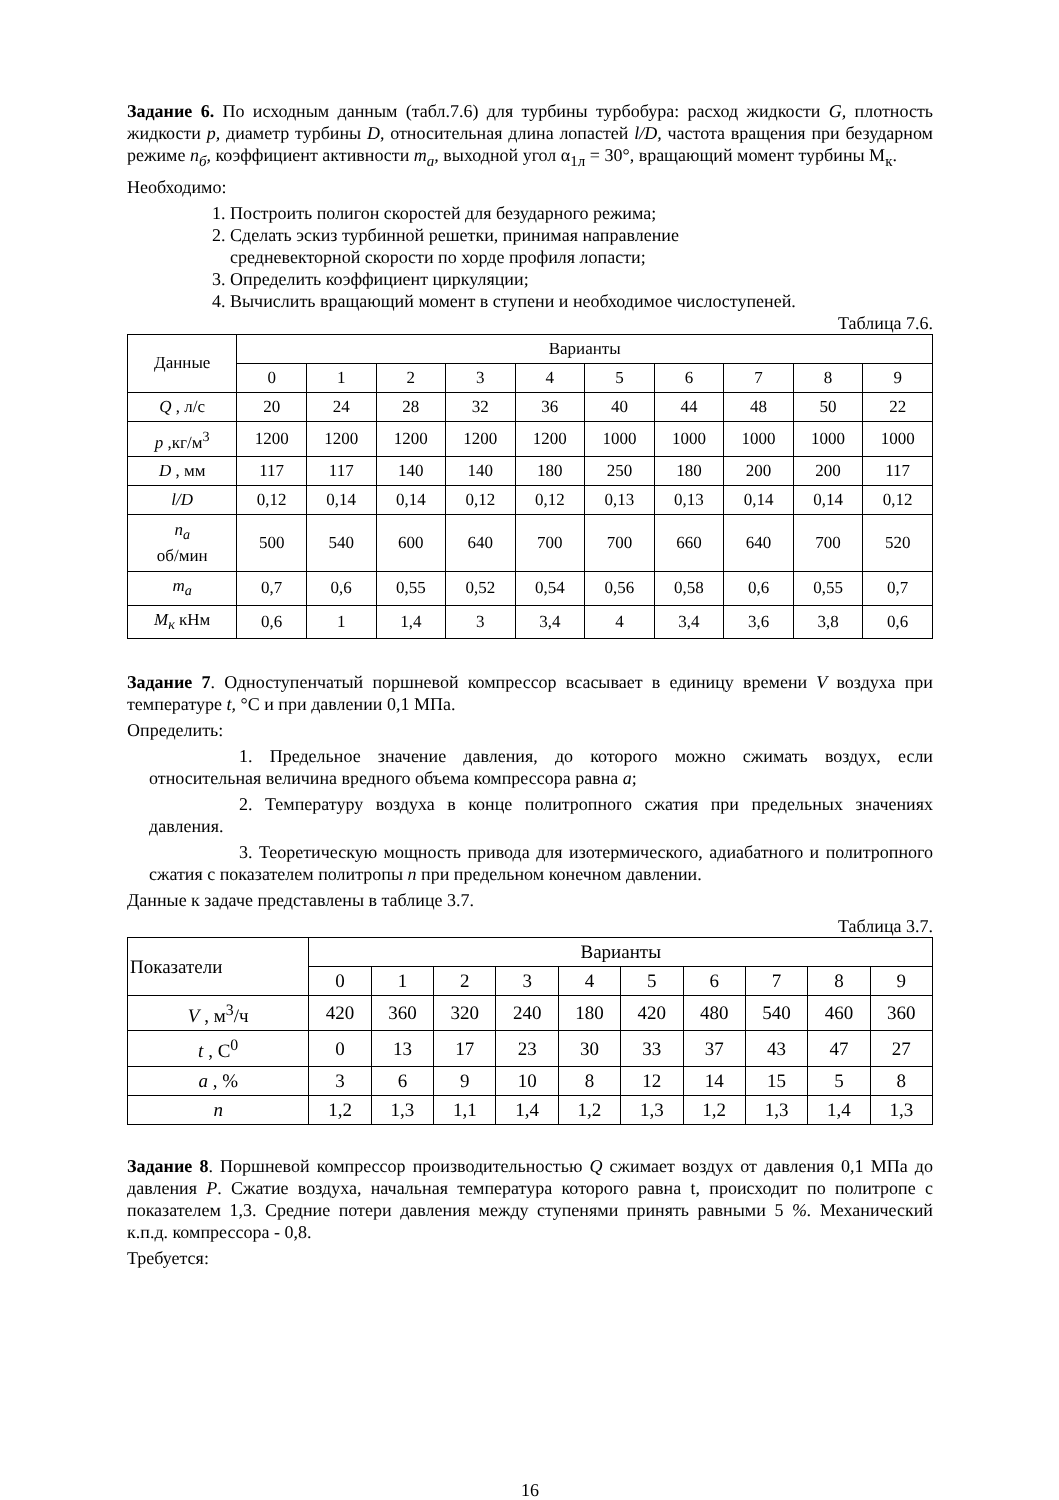Задание 6. По исходным данным (табл.7.6) для турбины турбобура: расход жидкости G, плотность жидкости p, диаметр турбины D, относительная длина лопастей l/D, частота вращения при безударном режиме n<sub>б</sub>, коэффициент активности m<sub>a</sub>, выходной угол α<sub>1л</sub> = 30°, вращающий момент турбины М<sub>к</sub>.
Необходимо:
1. Построить полигон скоростей для безударного режима;
2. Сделать эскиз турбинной решетки, принимая направление
средневекторной скорости по хорде профиля лопасти;
3. Определить коэффициент циркуляции;
4. Вычислить вращающий момент в ступени и необходимое числоступеней.
Таблица 7.6.
| Данные | Варианты | | | | | | | | | |
| --- | --- | --- | --- | --- | --- | --- | --- | --- | --- | --- |
| | 0 | 1 | 2 | 3 | 4 | 5 | 6 | 7 | 8 | 9 |
| Q , л/с | 20 | 24 | 28 | 32 | 36 | 40 | 44 | 48 | 50 | 22 |
| p ,кг/м<sup>3</sup> | 1200 | 1200 | 1200 | 1200 | 1200 | 1000 | 1000 | 1000 | 1000 | 1000 |
| D , мм | 117 | 117 | 140 | 140 | 180 | 250 | 180 | 200 | 200 | 117 |
| l/D | 0,12 | 0,14 | 0,14 | 0,12 | 0,12 | 0,13 | 0,13 | 0,14 | 0,14 | 0,12 |
| n<sub>a</sub> об/мин | 500 | 540 | 600 | 640 | 700 | 700 | 660 | 640 | 700 | 520 |
| m<sub>a</sub> | 0,7 | 0,6 | 0,55 | 0,52 | 0,54 | 0,56 | 0,58 | 0,6 | 0,55 | 0,7 |
| M<sub>к</sub> кНм | 0,6 | 1 | 1,4 | 3 | 3,4 | 4 | 3,4 | 3,6 | 3,8 | 0,6 |
Задание 7. Одноступенчатый поршневой компрессор всасывает в единицу времени V воздуха при температуре t, °С и при давлении 0,1 МПа.
Определить:
1. Предельное значение давления, до которого можно сжимать воздух, если относительная величина вредного объема компрессора равна a;
2. Температуру воздуха в конце политропного сжатия при предельных значениях давления.
3. Теоретическую мощность привода для изотермического, адиабатного и политропного сжатия с показателем политропы n при предельном конечном давлении.
Данные к задаче представлены в таблице 3.7.
Таблица 3.7.
| Показатели | Варианты | | | | | | | | | |
| --- | --- | --- | --- | --- | --- | --- | --- | --- | --- | --- |
| | 0 | 1 | 2 | 3 | 4 | 5 | 6 | 7 | 8 | 9 |
| V , м<sup>3</sup>/ч | 420 | 360 | 320 | 240 | 180 | 420 | 480 | 540 | 460 | 360 |
| t , С<sup>0</sup> | 0 | 13 | 17 | 23 | 30 | 33 | 37 | 43 | 47 | 27 |
| a , % | 3 | 6 | 9 | 10 | 8 | 12 | 14 | 15 | 5 | 8 |
| n | 1,2 | 1,3 | 1,1 | 1,4 | 1,2 | 1,3 | 1,2 | 1,3 | 1,4 | 1,3 |
Задание 8. Поршневой компрессор производительностью Q сжимает воздух от давления 0,1 МПа до давления P. Сжатие воздуха, начальная температура которого равна t, происходит по политропе с показателем 1,3. Средние потери давления между ступенями принять равными 5 %. Механический к.п.д. компрессора - 0,8.
Требуется:
16